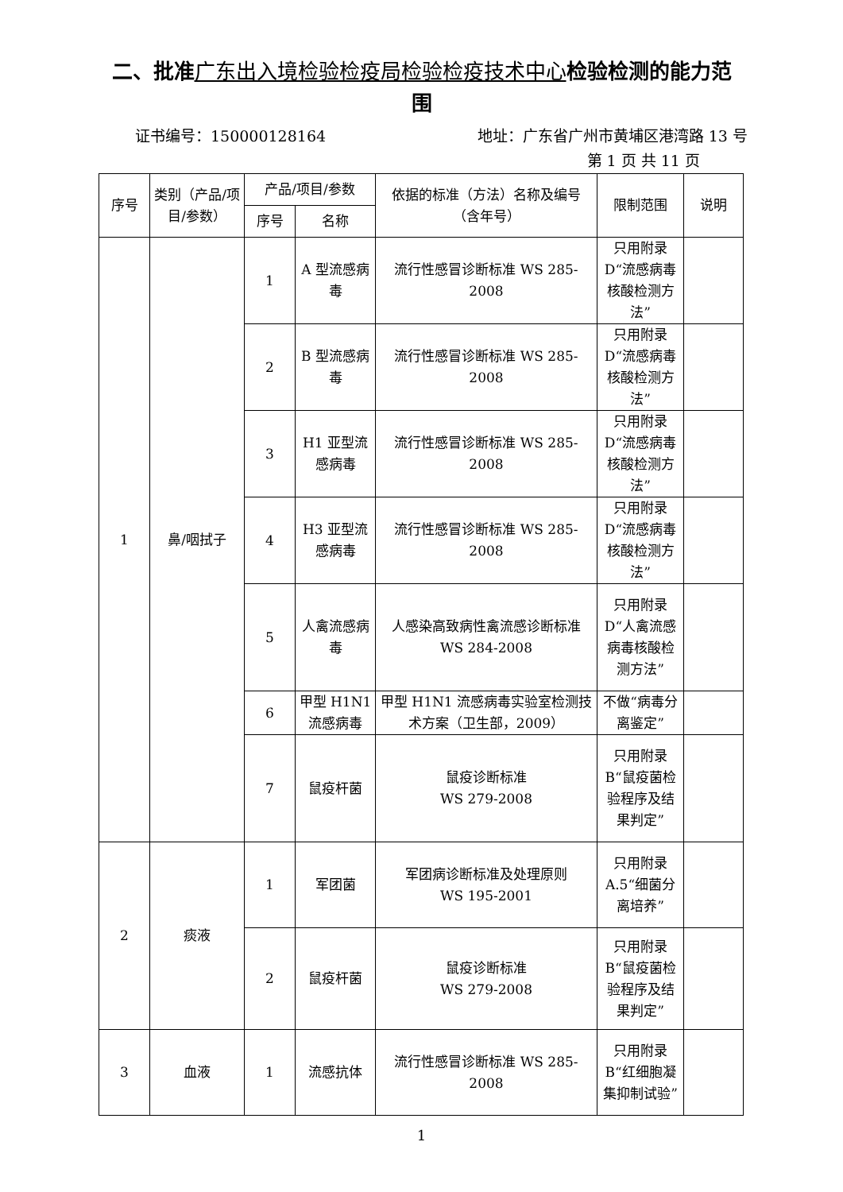二、批准广东出入境检验检疫局检验检疫技术中心检验检测的能力范围
证书编号：150000128164 地址：广东省广州市黄埔区港湾路 13 号
第 1 页 共 11 页
| 序号 | 类别（产品/项目/参数） | 产品/项目/参数 | | 依据的标准（方法）名称及编号（含年号） | 限制范围 | 说明 |
| --- | --- | --- | --- | --- | --- | --- |
| | | 序号 | 名称 | | | |
| 1 | 鼻/咽拭子 | 1 | A 型流感病毒 | 流行性感冒诊断标准 WS 285-2008 | 只用附录D“流感病毒核酸检测方法” | |
| | | 2 | B 型流感病毒 | 流行性感冒诊断标准 WS 285-2008 | 只用附录D“流感病毒核酸检测方法” | |
| | | 3 | H1 亚型流感病毒 | 流行性感冒诊断标准 WS 285-2008 | 只用附录D“流感病毒核酸检测方法” | |
| | | 4 | H3 亚型流感病毒 | 流行性感冒诊断标准 WS 285-2008 | 只用附录D“流感病毒核酸检测方法” | |
| | | 5 | 人禽流感病毒 | 人感染高致病性禽流感诊断标准 WS 284-2008 | 只用附录D“人禽流感病毒核酸检测方法” | |
| | | 6 | 甲型 H1N1 流感病毒 | 甲型 H1N1 流感病毒实验室检测技术方案（卫生部，2009） | 不做“病毒分离鉴定” | |
| | | 7 | 鼠疫杆菌 | 鼠疫诊断标准 WS 279-2008 | 只用附录B“鼠疫菌检验程序及结果判定” | |
| 2 | 痰液 | 1 | 军团菌 | 军团病诊断标准及处理原则 WS 195-2001 | 只用附录A.5“细菌分离培养” | |
| | | 2 | 鼠疫杆菌 | 鼠疫诊断标准 WS 279-2008 | 只用附录B“鼠疫菌检验程序及结果判定” | |
| 3 | 血液 | 1 | 流感抗体 | 流行性感冒诊断标准 WS 285-2008 | 只用附录B“红细胞凝集抑制试验” | |
1